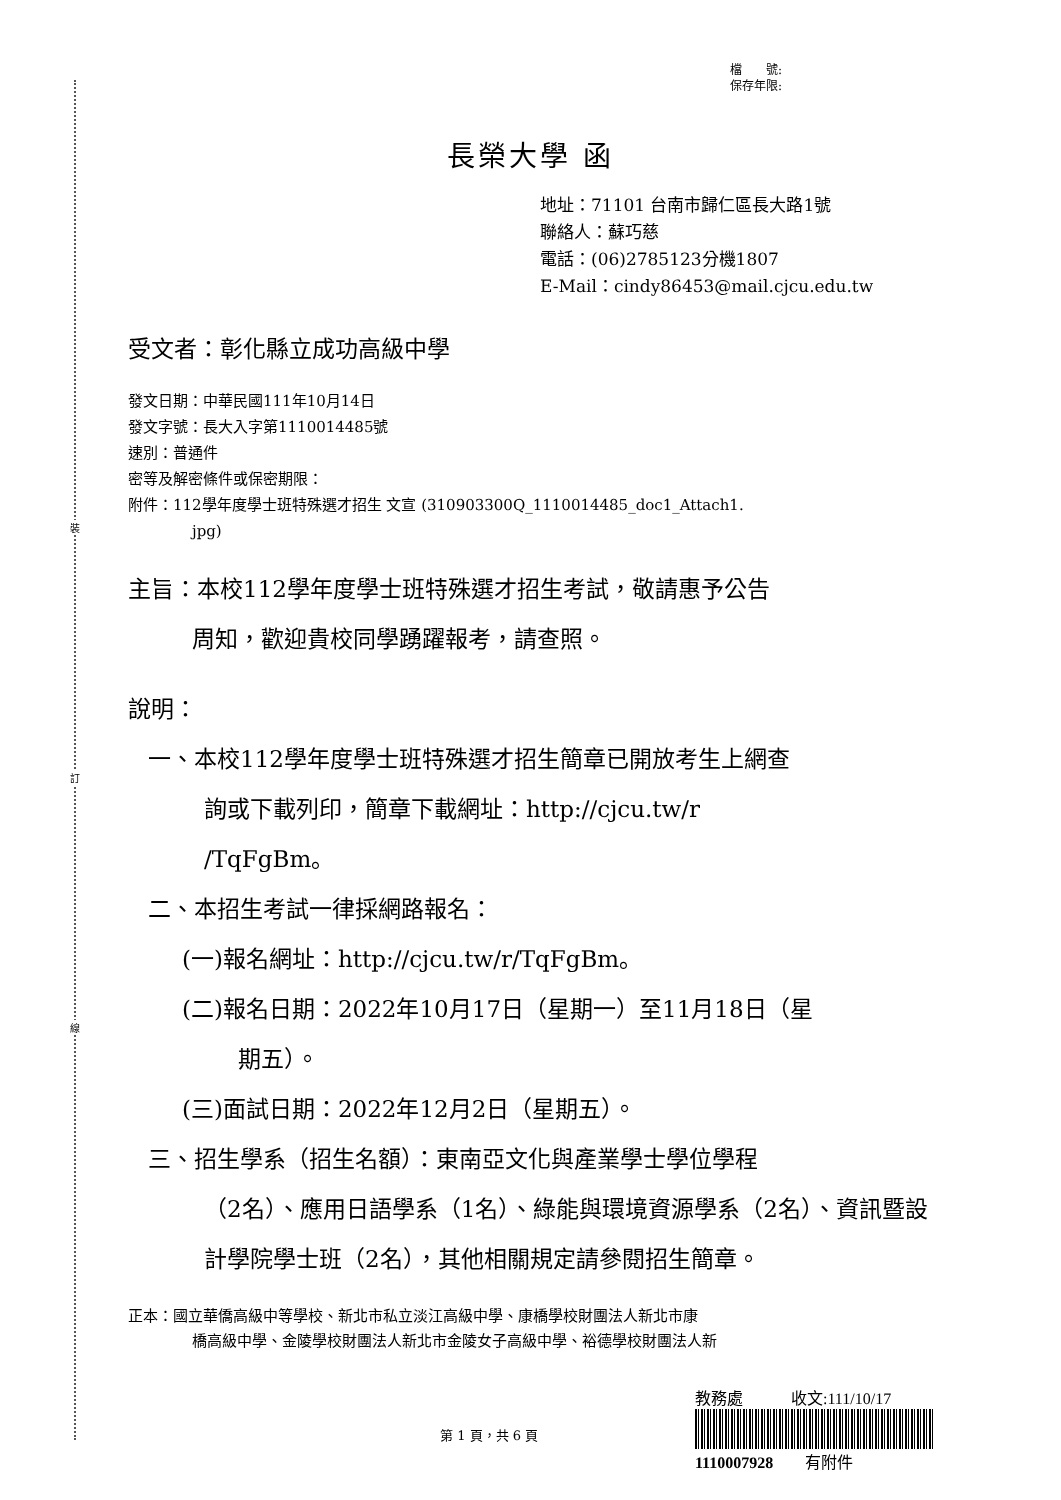裝
訂
線
檔　　號:
保存年限:
長榮大學 函
地址：71101 台南市歸仁區長大路1號
聯絡人：蘇巧慈
電話：(06)2785123分機1807
E-Mail：cindy86453@mail.cjcu.edu.tw
受文者：彰化縣立成功高級中學
發文日期：中華民國111年10月14日
發文字號：長大入字第1110014485號
速別：普通件
密等及解密條件或保密期限：
附件：112學年度學士班特殊選才招生 文宣 (310903300Q_1110014485_doc1_Attach1.
jpg)
主旨：本校112學年度學士班特殊選才招生考試，敬請惠予公告
周知，歡迎貴校同學踴躍報考，請查照。
說明：
一、本校112學年度學士班特殊選才招生簡章已開放考生上網查
詢或下載列印，簡章下載網址：http://cjcu.tw/r
/TqFgBm。
二、本招生考試一律採網路報名：
(一)報名網址：http://cjcu.tw/r/TqFgBm。
(二)報名日期：2022年10月17日（星期一）至11月18日（星
期五）。
(三)面試日期：2022年12月2日（星期五）。
三、招生學系（招生名額）：東南亞文化與產業學士學位學程
（2名）、應用日語學系（1名）、綠能與環境資源學系（2名）、資訊暨設計學院學士班（2名），其他相關規定請參閱招生簡章。
正本：國立華僑高級中等學校、新北市私立淡江高級中學、康橋學校財團法人新北市康
橋高級中學、金陵學校財團法人新北市金陵女子高級中學、裕德學校財團法人新
第 1 頁，共 6 頁
教務處　　　收文:111/10/17
1110007928　　有附件